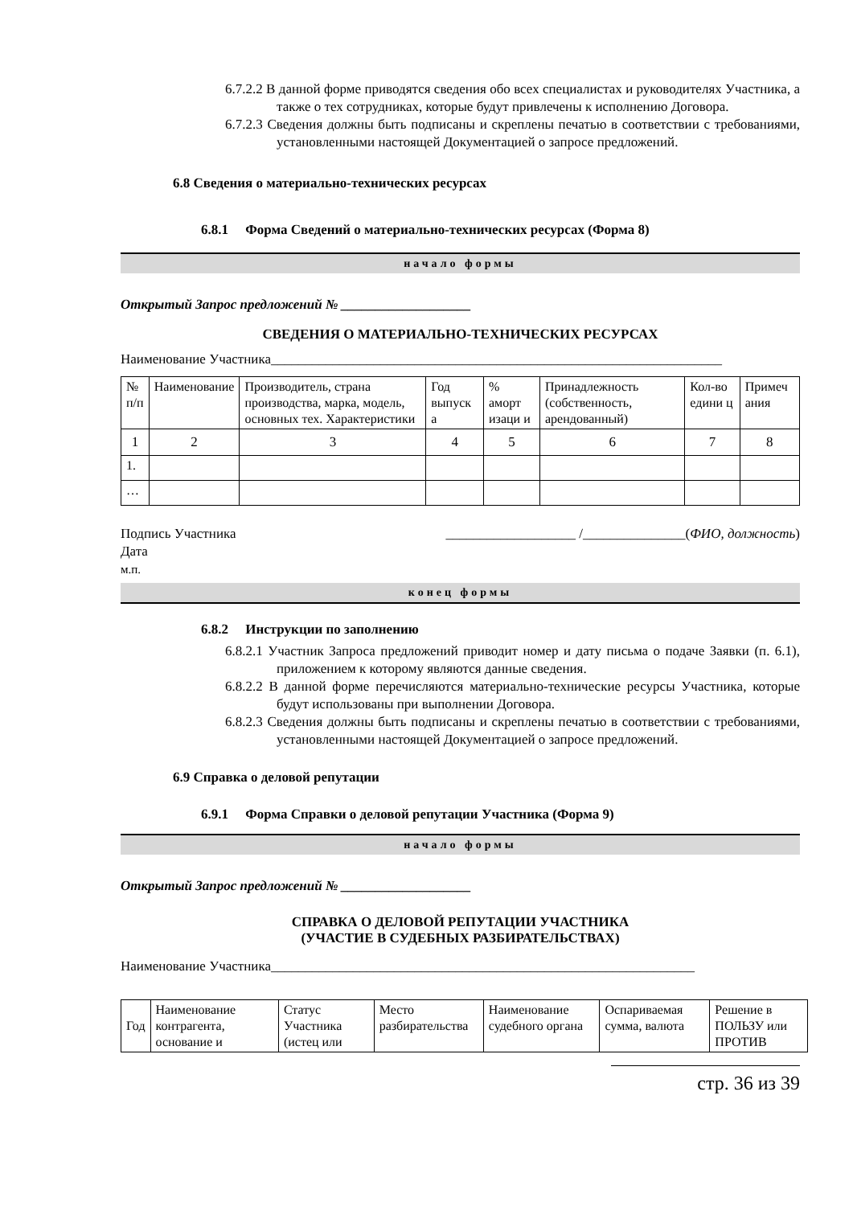6.7.2.2 В данной форме приводятся сведения обо всех специалистах и руководителях Участника, а также о тех сотрудниках, которые будут привлечены к исполнению Договора.
6.7.2.3 Сведения должны быть подписаны и скреплены печатью в соответствии с требованиями, установленными настоящей Документацией о запросе предложений.
6.8 Сведения о материально-технических ресурсах
6.8.1 Форма Сведений о материально-технических ресурсах (Форма 8)
начало формы
Открытый Запрос предложений № ___________________
СВЕДЕНИЯ О МАТЕРИАЛЬНО-ТЕХНИЧЕСКИХ РЕСУРСАХ
Наименование Участника__________________________________________________________________
| № п/п | Наименование | Производитель, страна производства, марка, модель, основных тех. Характеристики | Год выпуск а | % аморт изаци и | Принадлежность (собственность, арендованный) | Кол-во едини ц | Примеч ания |
| 1 | 2 | 3 | 4 | 5 | 6 | 7 | 8 |
| 1. | | | | | | | |
| … | | | | | | | |
Подпись Участника ___________________ /_______________(ФИО, должность)
Дата
м.п.
конец формы
6.8.2 Инструкции по заполнению
6.8.2.1 Участник Запроса предложений приводит номер и дату письма о подаче Заявки (п. 6.1), приложением к которому являются данные сведения.
6.8.2.2 В данной форме перечисляются материально-технические ресурсы Участника, которые будут использованы при выполнении Договора.
6.8.2.3 Сведения должны быть подписаны и скреплены печатью в соответствии с требованиями, установленными настоящей Документацией о запросе предложений.
6.9 Справка о деловой репутации
6.9.1 Форма Справки о деловой репутации Участника (Форма 9)
начало формы
Открытый Запрос предложений № ___________________
СПРАВКА О ДЕЛОВОЙ РЕПУТАЦИИ УЧАСТНИКА
(УЧАСТИЕ В СУДЕБНЫХ РАЗБИРАТЕЛЬСТВАХ)
Наименование Участника______________________________________________________________
| Год | Наименование контрагента, основание и | Статус Участника (истец или | Место разбирательства | Наименование судебного органа | Оспариваемая сумма, валюта | Решение в ПОЛЬЗУ или ПРОТИВ |
стр. 36 из 39